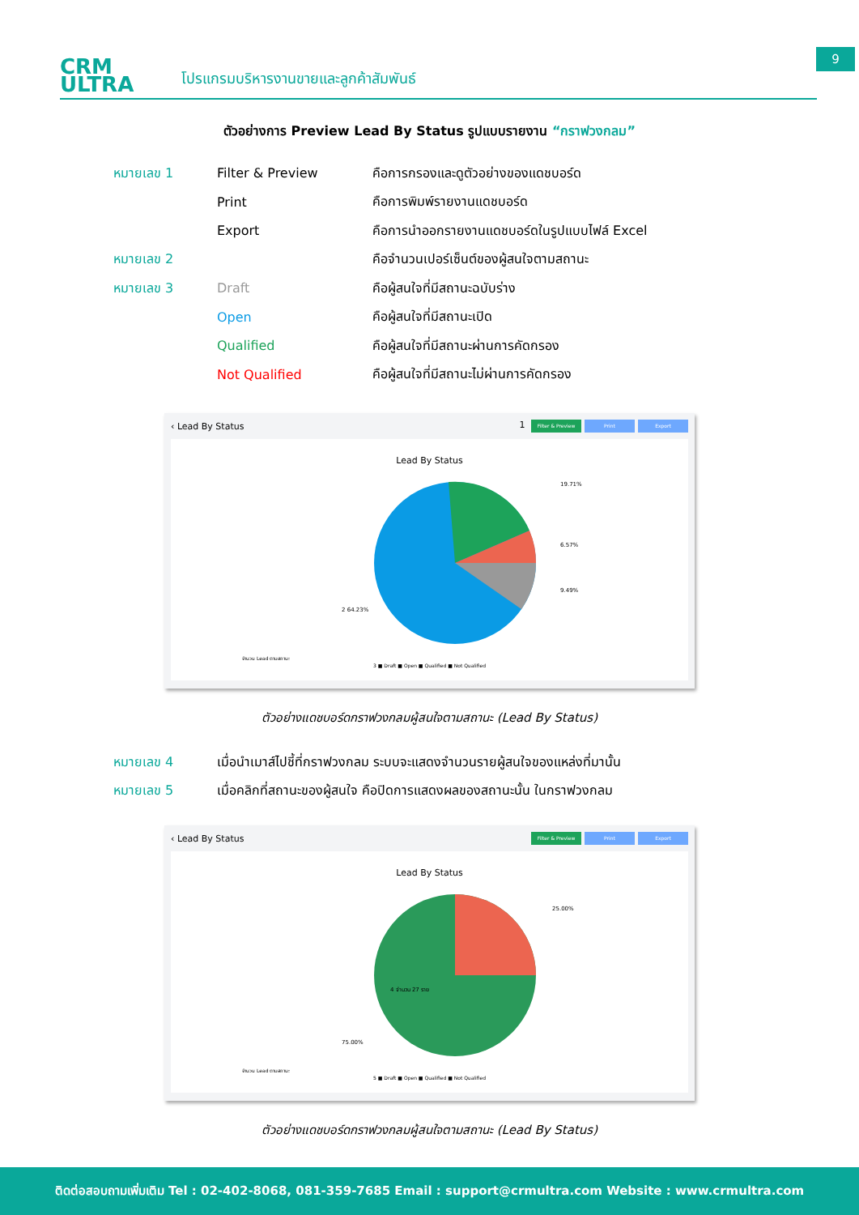CRM
ULTRA
โปรแกรมบริหารงานขายและลูกค้าสัมพันธ์
9
ตัวอย่างการ Preview Lead By Status รูปแบบรายงาน “กราฟวงกลม”
หมายเลข 1 Filter & Preview
คือการกรองและดูตัวอย่างของแดชบอร์ด
Print คือการพิมพ์รายงานแดชบอร์ด
Export
คือการนำออกรายงานแดชบอร์ดในรูปแบบไฟล์ Excel
หมายเลข 2
คือจำนวนเปอร์เซ็นต์ของผู้สนใจตามสถานะ
หมายเลข 3 Draft คือผู้สนใจที่มีสถานะฉบับร่าง
Open คือผู้สนใจที่มีสถานะเปิด
Qualified
คือผู้สนใจที่มีสถานะผ่านการคัดกรอง
Not Qualified
คือผู้สนใจที่มีสถานะไม่ผ่านการคัดกรอง
‹ Lead By Status 1 Filter & Preview Print Export
Lead By Status
จำนวน Lead ตามสถานะ
19.71%
6.57%
9.49%
2 64.23%
3 ■ Draft ■ Open ■ Qualified ■ Not Qualified
ตัวอย่างแดชบอร์ดกราฟวงกลมผู้สนใจตามสถานะ (Lead By Status)
หมายเลข 4
เมื่อนำเมาส์ไปชี้ที่กราฟวงกลม ระบบจะแสดงจำนวนรายผู้สนใจของแหล่งที่มานั้น
หมายเลข 5
เมื่อคลิกที่สถานะของผู้สนใจ คือปิดการแสดงผลของสถานะนั้น ในกราฟวงกลม
‹ Lead By Status Filter & Preview Print Export
Lead By Status
จำนวน Lead ตามสถานะ
25.00%
75.00%
4 จำนวน 27 ราย
5 ■ Draft ■ Open ■ Qualified ■ Not Qualified
ตัวอย่างแดชบอร์ดกราฟวงกลมผู้สนใจตามสถานะ (Lead By Status)
ติดต่อสอบถามเพิ่มเติม Tel : 02-402-8068, 081-359-7685 Email : support@crmultra.com Website : www.crmultra.com